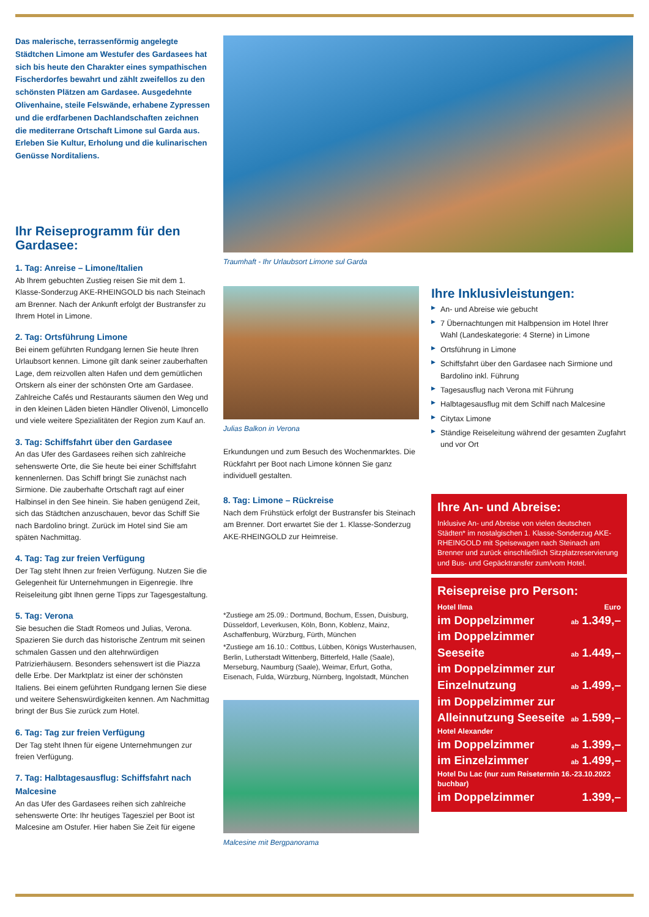Das malerische, terrassenförmig angelegte Städtchen Limone am Westufer des Gardasees hat sich bis heute den Charakter eines sympathischen Fischerdorfes bewahrt und zählt zweifellos zu den schönsten Plätzen am Gardasee. Ausgedehnte Olivenhaine, steile Felswände, erhabene Zypressen und die erdfarbenen Dachlandschaften zeichnen die mediterrane Ortschaft Limone sul Garda aus. Erleben Sie Kultur, Erholung und die kulinarischen Genüsse Norditaliens.
Ihr Reiseprogramm für den Gardasee:
1. Tag: Anreise – Limone/Italien
Ab Ihrem gebuchten Zustieg reisen Sie mit dem 1. Klasse-Sonderzug AKE-RHEINGOLD bis nach Steinach am Brenner. Nach der Ankunft erfolgt der Bustransfer zu Ihrem Hotel in Limone.
2. Tag: Ortsführung Limone
Bei einem geführten Rundgang lernen Sie heute Ihren Urlaubsort kennen. Limone gilt dank seiner zauberhaften Lage, dem reizvollen alten Hafen und dem gemütlichen Ortskern als einer der schönsten Orte am Gardasee. Zahlreiche Cafés und Restaurants säumen den Weg und in den kleinen Läden bieten Händler Olivenöl, Limoncello und viele weitere Spezialitäten der Region zum Kauf an.
3. Tag: Schiffsfahrt über den Gardasee
An das Ufer des Gardasees reihen sich zahlreiche sehenswerte Orte, die Sie heute bei einer Schiffsfahrt kennenlernen. Das Schiff bringt Sie zunächst nach Sirmione. Die zauberhafte Ortschaft ragt auf einer Halbinsel in den See hinein. Sie haben genügend Zeit, sich das Städtchen anzuschauen, bevor das Schiff Sie nach Bardolino bringt. Zurück im Hotel sind Sie am späten Nachmittag.
4. Tag: Tag zur freien Verfügung
Der Tag steht Ihnen zur freien Verfügung. Nutzen Sie die Gelegenheit für Unternehmungen in Eigenregie. Ihre Reiseleitung gibt Ihnen gerne Tipps zur Tagesgestaltung.
5. Tag: Verona
Sie besuchen die Stadt Romeos und Julias, Verona. Spazieren Sie durch das historische Zentrum mit seinen schmalen Gassen und den altehrwürdigen Patrizierhäusern. Besonders sehenswert ist die Piazza delle Erbe. Der Marktplatz ist einer der schönsten Italiens. Bei einem geführten Rundgang lernen Sie diese und weitere Sehenswürdigkeiten kennen. Am Nachmittag bringt der Bus Sie zurück zum Hotel.
6. Tag: Tag zur freien Verfügung
Der Tag steht Ihnen für eigene Unternehmungen zur freien Verfügung.
7. Tag: Halbtagesausflug: Schiffsfahrt nach Malcesine
An das Ufer des Gardasees reihen sich zahlreiche sehenswerte Orte: Ihr heutiges Tagesziel per Boot ist Malcesine am Ostufer. Hier haben Sie Zeit für eigene
Traumhaft - Ihr Urlaubsort Limone sul Garda
Julias Balkon in Verona
Erkundungen und zum Besuch des Wochenmarktes. Die Rückfahrt per Boot nach Limone können Sie ganz individuell gestalten.
8. Tag: Limone – Rückreise
Nach dem Frühstück erfolgt der Bustransfer bis Steinach am Brenner. Dort erwartet Sie der 1. Klasse-Sonderzug AKE-RHEINGOLD zur Heimreise.
*Zustiege am 25.09.: Dortmund, Bochum, Essen, Duisburg, Düsseldorf, Leverkusen, Köln, Bonn, Koblenz, Mainz, Aschaffenburg, Würzburg, Fürth, München
*Zustiege am 16.10.: Cottbus, Lübben, Königs Wusterhausen, Berlin, Lutherstadt Wittenberg, Bitterfeld, Halle (Saale), Merseburg, Naumburg (Saale), Weimar, Erfurt, Gotha, Eisenach, Fulda, Würzburg, Nürnberg, Ingolstadt, München
Malcesine mit Bergpanorama
Ihre Inklusivleistungen:
▶ An- und Abreise wie gebucht
▶ 7 Übernachtungen mit Halbpension im Hotel Ihrer Wahl (Landeskategorie: 4 Sterne) in Limone
▶ Ortsführung in Limone
▶ Schiffsfahrt über den Gardasee nach Sirmione und Bardolino inkl. Führung
▶ Tagesausflug nach Verona mit Führung
▶ Halbtagesausflug mit dem Schiff nach Malcesine
▶ Citytax Limone
▶ Ständige Reiseleitung während der gesamten Zugfahrt und vor Ort
Ihre An- und Abreise:
Inklusive An- und Abreise von vielen deutschen Städten* im nostalgischen 1. Klasse-Sonderzug AKE-RHEINGOLD mit Speisewagen nach Steinach am Brenner und zurück einschließlich Sitzplatzreservierung und Bus- und Gepäcktransfer zum/vom Hotel.
Reisepreise pro Person:
| Hotel Ilma | Euro |
| im Doppelzimmer | ab 1.349,– |
| im Doppelzimmer Seeseite | ab 1.449,– |
| im Doppelzimmer zur Einzelnutzung | ab 1.499,– |
| im Doppelzimmer zur Alleinnutzung Seeseite | ab 1.599,– |
| Hotel Alexander | |
| im Doppelzimmer | ab 1.399,– |
| im Einzelzimmer | ab 1.499,– |
| Hotel Du Lac (nur zum Reisetermin 16.-23.10.2022 buchbar) | |
| im Doppelzimmer | 1.399,– |